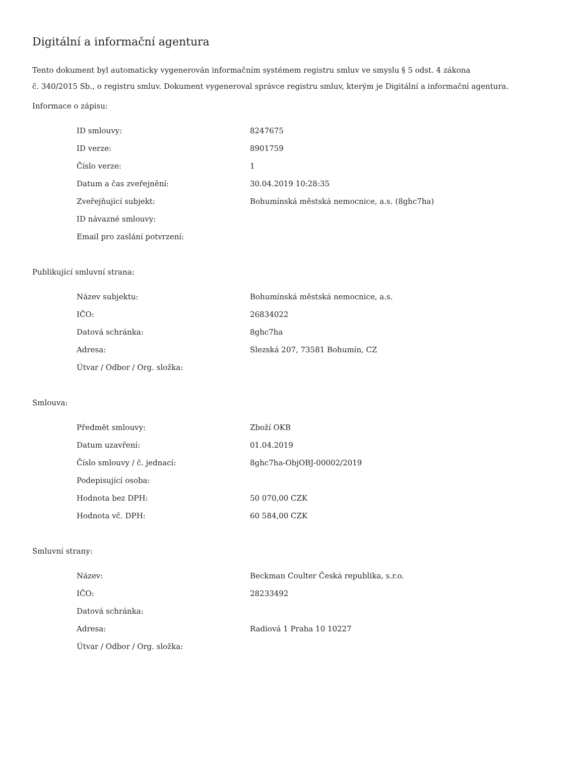Digitální a informační agentura
Tento dokument byl automaticky vygenerován informačním systémem registru smluv ve smyslu § 5 odst. 4 zákona
č. 340/2015 Sb., o registru smluv. Dokument vygeneroval správce registru smluv, kterým je Digitální a informační agentura.
Informace o zápisu:
| ID smlouvy: | 8247675 |
| ID verze: | 8901759 |
| Číslo verze: | 1 |
| Datum a čas zveřejnění: | 30.04.2019 10:28:35 |
| Zveřejňující subjekt: | Bohumínská městská nemocnice, a.s. (8ghc7ha) |
| ID návazné smlouvy: | |
| Email pro zaslání potvrzení: | |
Publikující smluvní strana:
| Název subjektu: | Bohumínská městská nemocnice, a.s. |
| IČO: | 26834022 |
| Datová schránka: | 8ghc7ha |
| Adresa: | Slezská 207, 73581 Bohumín, CZ |
| Útvar / Odbor / Org. složka: | |
Smlouva:
| Předmět smlouvy: | Zboží OKB |
| Datum uzavření: | 01.04.2019 |
| Číslo smlouvy / č. jednací: | 8ghc7ha-ObjOBJ-00002/2019 |
| Podepisující osoba: | |
| Hodnota bez DPH: | 50 070,00 CZK |
| Hodnota vč. DPH: | 60 584,00 CZK |
Smluvní strany:
| Název: | Beckman Coulter Česká republika, s.r.o. |
| IČO: | 28233492 |
| Datová schránka: | |
| Adresa: | Radiová 1 Praha 10 10227 |
| Útvar / Odbor / Org. složka: | |